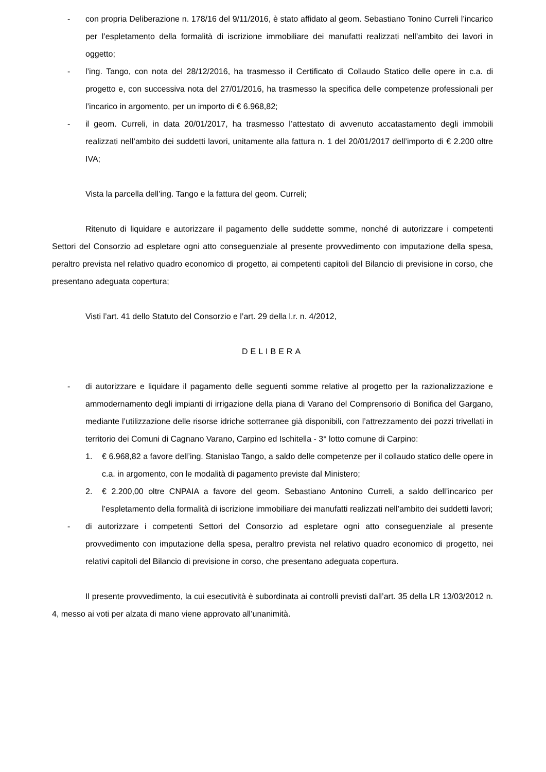- con propria Deliberazione n. 178/16 del 9/11/2016, è stato affidato al geom. Sebastiano Tonino Curreli l’incarico per l’espletamento della formalità di iscrizione immobiliare dei manufatti realizzati nell’ambito dei lavori in oggetto;
- l’ing. Tango, con nota del 28/12/2016, ha trasmesso il Certificato di Collaudo Statico delle opere in c.a. di progetto e, con successiva nota del 27/01/2016, ha trasmesso la specifica delle competenze professionali per l’incarico in argomento, per un importo di € 6.968,82;
- il geom. Curreli, in data 20/01/2017, ha trasmesso l’attestato di avvenuto accatastamento degli immobili realizzati nell’ambito dei suddetti lavori, unitamente alla fattura n. 1 del 20/01/2017 dell’importo di € 2.200 oltre IVA;
Vista la parcella dell’ing. Tango e la fattura del geom. Curreli;
Ritenuto di liquidare e autorizzare il pagamento delle suddette somme, nonché di autorizzare i competenti Settori del Consorzio ad espletare ogni atto conseguenziale al presente provvedimento con imputazione della spesa, peraltro prevista nel relativo quadro economico di progetto, ai competenti capitoli del Bilancio di previsione in corso, che presentano adeguata copertura;
Visti l’art. 41 dello Statuto del Consorzio e l’art. 29 della l.r. n. 4/2012,
DELIBERA
- di autorizzare e liquidare il pagamento delle seguenti somme relative al progetto per la razionalizzazione e ammodernamento degli impianti di irrigazione della piana di Varano del Comprensorio di Bonifica del Gargano, mediante l’utilizzazione delle risorse idriche sotterranee già disponibili, con l’attrezzamento dei pozzi trivellati in territorio dei Comuni di Cagnano Varano, Carpino ed Ischitella - 3° lotto comune di Carpino:
1. € 6.968,82 a favore dell’ing. Stanislao Tango, a saldo delle competenze per il collaudo statico delle opere in c.a. in argomento, con le modalità di pagamento previste dal Ministero;
2. € 2.200,00 oltre CNPAIA a favore del geom. Sebastiano Antonino Curreli, a saldo dell’incarico per l’espletamento della formalità di iscrizione immobiliare dei manufatti realizzati nell’ambito dei suddetti lavori;
- di autorizzare i competenti Settori del Consorzio ad espletare ogni atto conseguenziale al presente provvedimento con imputazione della spesa, peraltro prevista nel relativo quadro economico di progetto, nei relativi capitoli del Bilancio di previsione in corso, che presentano adeguata copertura.
Il presente provvedimento, la cui esecutività è subordinata ai controlli previsti dall’art. 35 della LR 13/03/2012 n. 4, messo ai voti per alzata di mano viene approvato all’unanimità.